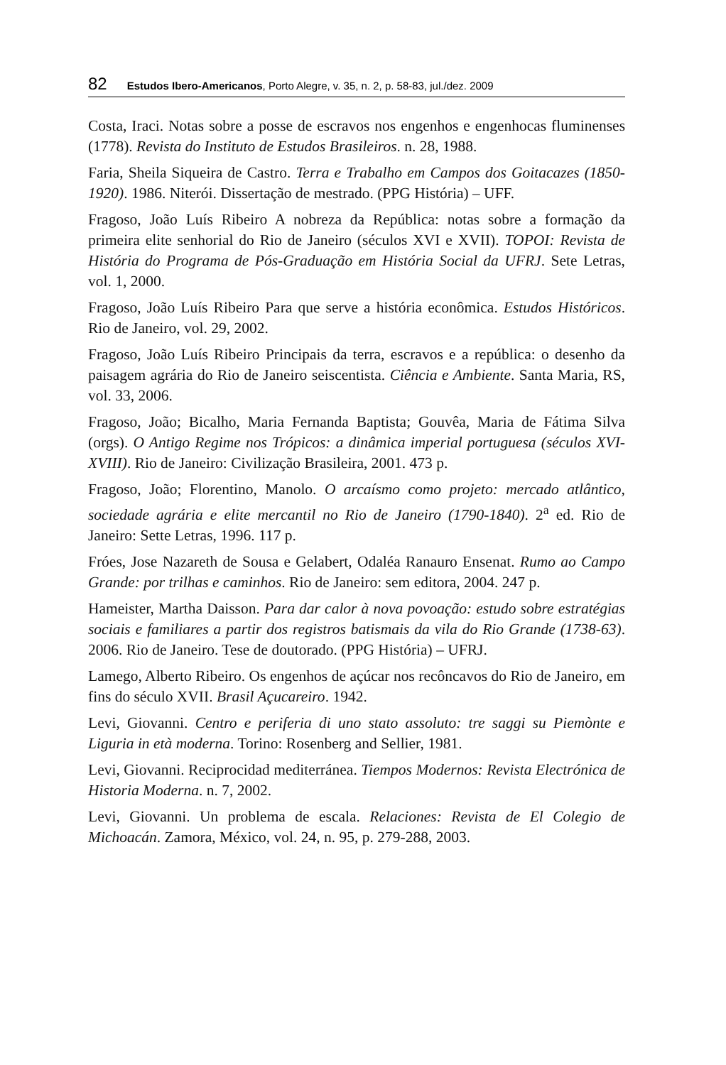82 Estudos Ibero-Americanos, Porto Alegre, v. 35, n. 2, p. 58-83, jul./dez. 2009
Costa, Iraci. Notas sobre a posse de escravos nos engenhos e engenhocas fluminenses (1778). Revista do Instituto de Estudos Brasileiros. n. 28, 1988.
Faria, Sheila Siqueira de Castro. Terra e Trabalho em Campos dos Goitacazes (1850-1920). 1986. Niterói. Dissertação de mestrado. (PPG História) – UFF.
Fragoso, João Luís Ribeiro A nobreza da República: notas sobre a formação da primeira elite senhorial do Rio de Janeiro (séculos XVI e XVII). TOPOI: Revista de História do Programa de Pós-Graduação em História Social da UFRJ. Sete Letras, vol. 1, 2000.
Fragoso, João Luís Ribeiro Para que serve a história econômica. Estudos Históricos. Rio de Janeiro, vol. 29, 2002.
Fragoso, João Luís Ribeiro Principais da terra, escravos e a república: o desenho da paisagem agrária do Rio de Janeiro seiscentista. Ciência e Ambiente. Santa Maria, RS, vol. 33, 2006.
Fragoso, João; Bicalho, Maria Fernanda Baptista; Gouvêa, Maria de Fátima Silva (orgs). O Antigo Regime nos Trópicos: a dinâmica imperial portuguesa (séculos XVI-XVIII). Rio de Janeiro: Civilização Brasileira, 2001. 473 p.
Fragoso, João; Florentino, Manolo. O arcaísmo como projeto: mercado atlântico, sociedade agrária e elite mercantil no Rio de Janeiro (1790-1840). 2<sup>a</sup> ed. Rio de Janeiro: Sette Letras, 1996. 117 p.
Fróes, Jose Nazareth de Sousa e Gelabert, Odaléa Ranauro Ensenat. Rumo ao Campo Grande: por trilhas e caminhos. Rio de Janeiro: sem editora, 2004. 247 p.
Hameister, Martha Daisson. Para dar calor à nova povoação: estudo sobre estratégias sociais e familiares a partir dos registros batismais da vila do Rio Grande (1738-63). 2006. Rio de Janeiro. Tese de doutorado. (PPG História) – UFRJ.
Lamego, Alberto Ribeiro. Os engenhos de açúcar nos recôncavos do Rio de Janeiro, em fins do século XVII. Brasil Açucareiro. 1942.
Levi, Giovanni. Centro e periferia di uno stato assoluto: tre saggi su Piemònte e Liguria in età moderna. Torino: Rosenberg and Sellier, 1981.
Levi, Giovanni. Reciprocidad mediterránea. Tiempos Modernos: Revista Electrónica de Historia Moderna. n. 7, 2002.
Levi, Giovanni. Un problema de escala. Relaciones: Revista de El Colegio de Michoacán. Zamora, México, vol. 24, n. 95, p. 279-288, 2003.